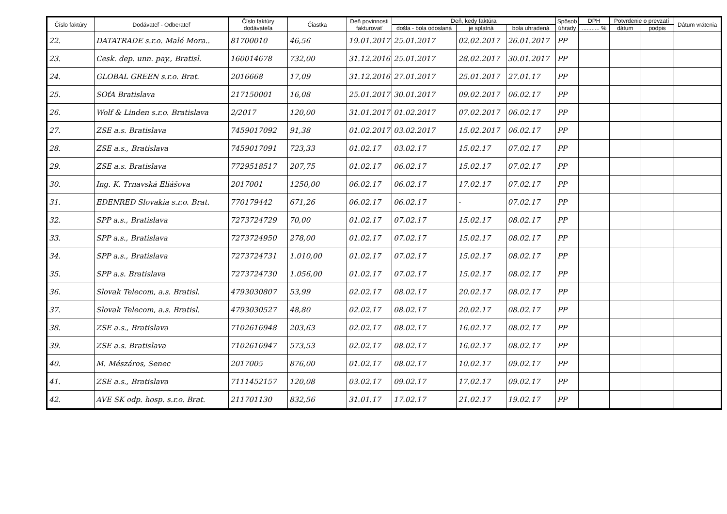| Číslo faktúry | Dodávateľ - Odberateľ | Číslo faktúry dodávateľa | Čiastka | Deň povinnosti fakturovať | Deň, kedy faktúra | | | Spôsob úhrady | DPH | Potvrdenie o prevzatí | | Dátum vrátenia |
| --- | --- | --- | --- | --- | --- | --- | --- | --- | --- | --- | --- | --- |
| | | | | | došla - bola odoslaná | je splatná | bola uhradená | | ........... % | dátum | podpis | |
| 22. | DATATRADE s.r.o. Malé Mora.. | 81700010 | 46,56 | 19.01.2017 | 25.01.2017 | 02.02.2017 | 26.01.2017 | PP | | | | |
| 23. | Cesk. dep. unn. pay., Bratisl. | 160014678 | 732,00 | 31.12.2016 | 25.01.2017 | 28.02.2017 | 30.01.2017 | PP | | | | |
| 24. | GLOBAL GREEN s.r.o. Brat. | 2016668 | 17,09 | 31.12.2016 | 27.01.2017 | 25.01.2017 | 27.01.17 | PP | | | | |
| 25. | SOťA Bratislava | 217150001 | 16,08 | 25.01.2017 | 30.01.2017 | 09.02.2017 | 06.02.17 | PP | | | | |
| 26. | Wolf & Linden s.r.o. Bratislava | 2/2017 | 120,00 | 31.01.2017 | 01.02.2017 | 07.02.2017 | 06.02.17 | PP | | | | |
| 27. | ZSE a.s. Bratislava | 7459017092 | 91,38 | 01.02.2017 | 03.02.2017 | 15.02.2017 | 06.02.17 | PP | | | | |
| 28. | ZSE a.s., Bratislava | 7459017091 | 723,33 | 01.02.17 | 03.02.17 | 15.02.17 | 07.02.17 | PP | | | | |
| 29. | ZSE a.s. Bratislava | 7729518517 | 207,75 | 01.02.17 | 06.02.17 | 15.02.17 | 07.02.17 | PP | | | | |
| 30. | Ing. K. Trnavská Eliášova | 2017001 | 1250,00 | 06.02.17 | 06.02.17 | 17.02.17 | 07.02.17 | PP | | | | |
| 31. | EDENRED Slovakia s.r.o. Brat. | 770179442 | 671,26 | 06.02.17 | 06.02.17 | - | 07.02.17 | PP | | | | |
| 32. | SPP a.s., Bratislava | 7273724729 | 70,00 | 01.02.17 | 07.02.17 | 15.02.17 | 08.02.17 | PP | | | | |
| 33. | SPP a.s., Bratislava | 7273724950 | 278,00 | 01.02.17 | 07.02.17 | 15.02.17 | 08.02.17 | PP | | | | |
| 34. | SPP a.s., Bratislava | 7273724731 | 1.010,00 | 01.02.17 | 07.02.17 | 15.02.17 | 08.02.17 | PP | | | | |
| 35. | SPP a.s. Bratislava | 7273724730 | 1.056,00 | 01.02.17 | 07.02.17 | 15.02.17 | 08.02.17 | PP | | | | |
| 36. | Slovak Telecom, a.s. Bratisl. | 4793030807 | 53,99 | 02.02.17 | 08.02.17 | 20.02.17 | 08.02.17 | PP | | | | |
| 37. | Slovak Telecom, a.s. Bratisl. | 4793030527 | 48,80 | 02.02.17 | 08.02.17 | 20.02.17 | 08.02.17 | PP | | | | |
| 38. | ZSE a.s., Bratislava | 7102616948 | 203,63 | 02.02.17 | 08.02.17 | 16.02.17 | 08.02.17 | PP | | | | |
| 39. | ZSE a.s. Bratislava | 7102616947 | 573,53 | 02.02.17 | 08.02.17 | 16.02.17 | 08.02.17 | PP | | | | |
| 40. | M. Mészáros, Senec | 2017005 | 876,00 | 01.02.17 | 08.02.17 | 10.02.17 | 09.02.17 | PP | | | | |
| 41. | ZSE a.s., Bratislava | 7111452157 | 120,08 | 03.02.17 | 09.02.17 | 17.02.17 | 09.02.17 | PP | | | | |
| 42. | AVE SK odp. hosp. s.r.o. Brat. | 211701130 | 832,56 | 31.01.17 | 17.02.17 | 21.02.17 | 19.02.17 | PP | | | | |